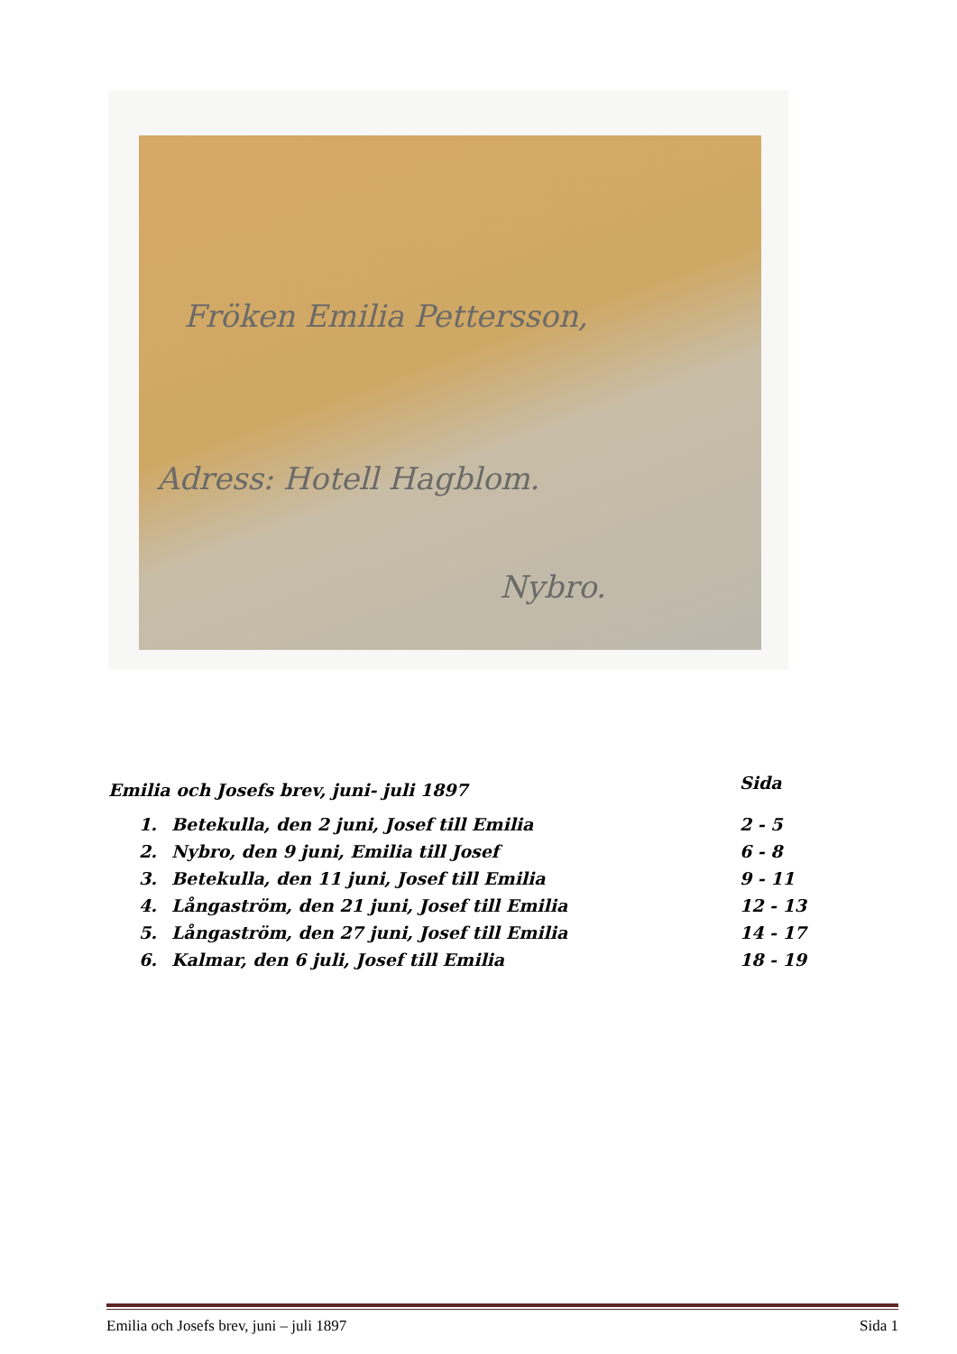Fröken Emilia Pettersson,
Adress: Hotell Hagblom.
Nybro.
| Emilia och Josefs brev, juni- juli 1897 | | Sida |
| 1. | Betekulla, den 2 juni, Josef till Emilia | 2 - 5 |
| 2. | Nybro, den 9 juni, Emilia till Josef | 6 - 8 |
| 3. | Betekulla, den 11 juni, Josef till Emilia | 9 - 11 |
| 4. | Långaström, den 21 juni, Josef till Emilia | 12 - 13 |
| 5. | Långaström, den 27 juni, Josef till Emilia | 14 - 17 |
| 6. | Kalmar, den 6 juli, Josef till Emilia | 18 - 19 |
Emilia och Josefs brev, juni – juli 1897 Sida 1